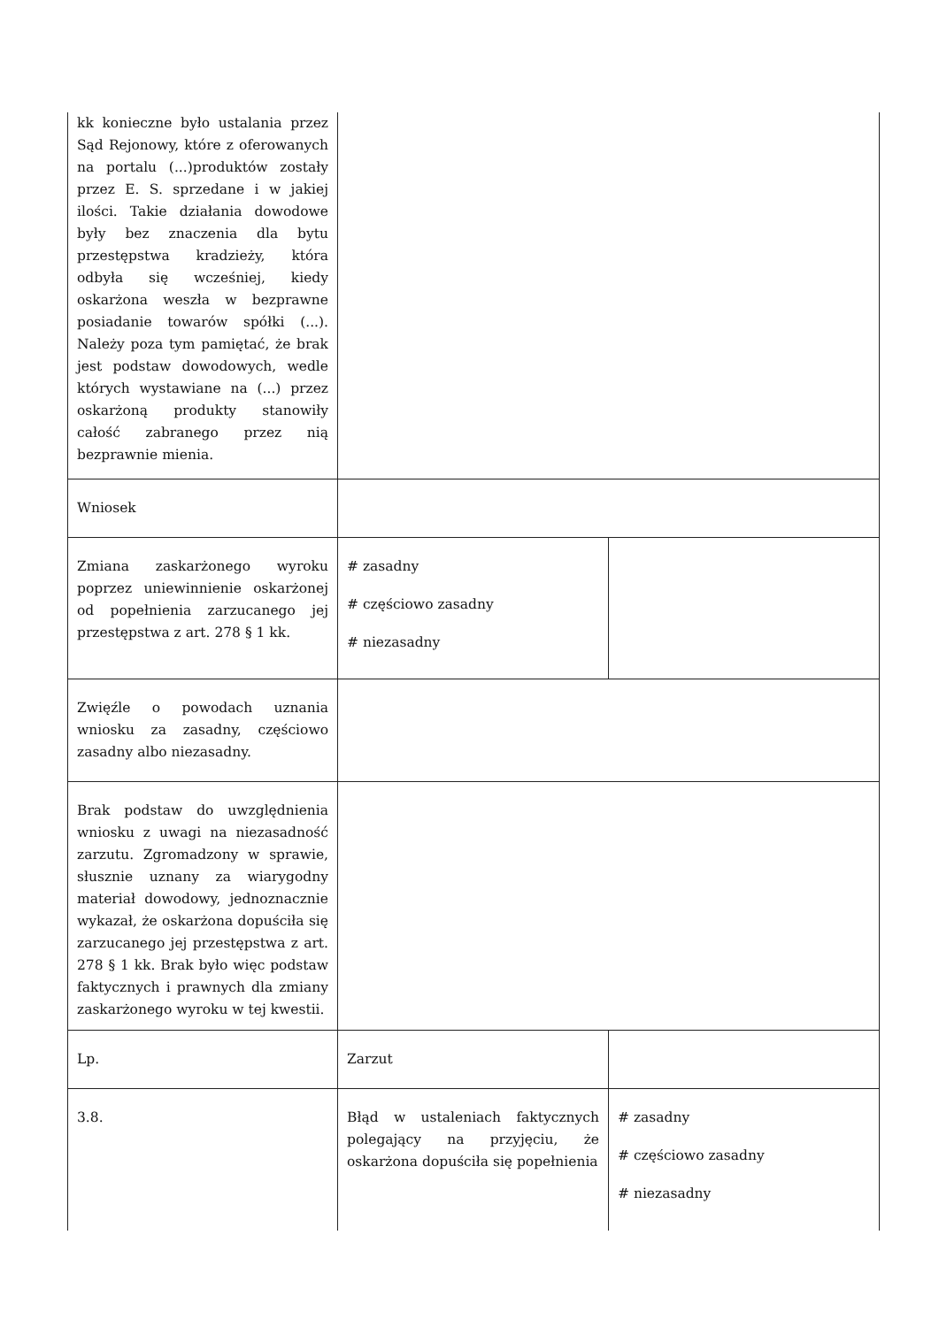| kk konieczne było ustalania przez Sąd Rejonowy, które z oferowanych na portalu (...)produktów zostały przez E. S. sprzedane i w jakiej ilości. Takie działania dowodowe były bez znaczenia dla bytu przestępstwa kradzieży, która odbyła się wcześniej, kiedy oskarżona weszła w bezprawne posiadanie towarów spółki (...). Należy poza tym pamiętać, że brak jest podstaw dowodowych, wedle których wystawiane na (...) przez oskarżoną produkty stanowiły całość zabranego przez nią bezprawnie mienia. | | |
| Wniosek | | |
| Zmiana zaskarżonego wyroku poprzez uniewinnienie oskarżonej od popełnienia zarzucanego jej przestępstwa z art. 278 § 1 kk. | # zasadny # częściowo zasadny # niezasadny | |
| Zwięźle o powodach uznania wniosku za zasadny, częściowo zasadny albo niezasadny. | | |
| Brak podstaw do uwzględnienia wniosku z uwagi na niezasadność zarzutu. Zgromadzony w sprawie, słusznie uznany za wiarygodny materiał dowodowy, jednoznacznie wykazał, że oskarżona dopuściła się zarzucanego jej przestępstwa z art. 278 § 1 kk. Brak było więc podstaw faktycznych i prawnych dla zmiany zaskarżonego wyroku w tej kwestii. | | |
| Lp. | Zarzut | |
| 3.8. | Błąd w ustaleniach faktycznych polegający na przyjęciu, że oskarżona dopuściła się popełnienia | # zasadny # częściowo zasadny # niezasadny |